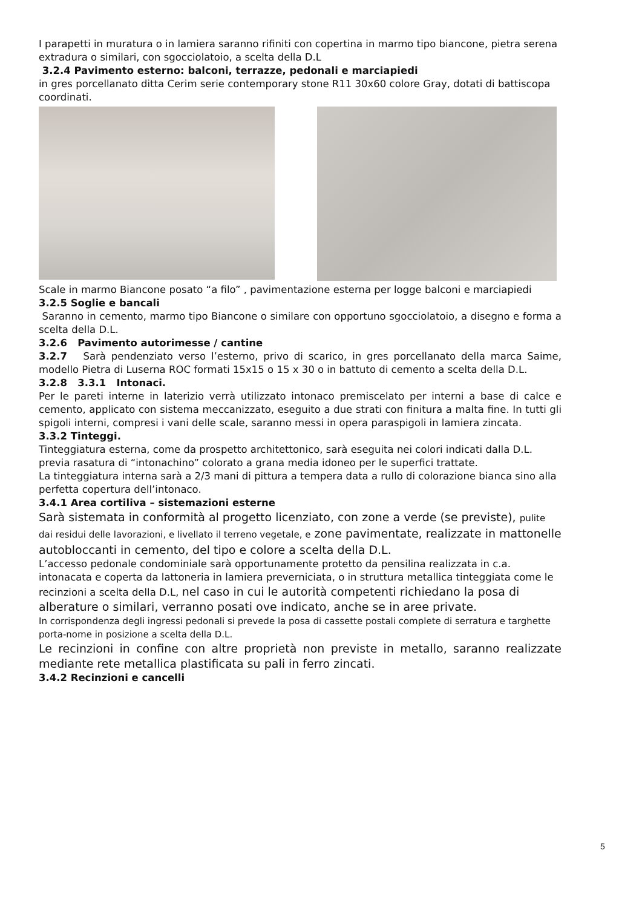I parapetti in muratura o in lamiera saranno rifiniti con copertina in marmo tipo biancone, pietra serena extradura o similari, con sgocciolatoio, a scelta della D.L
3.2.4 Pavimento esterno: balconi, terrazze, pedonali e marciapiedi
in gres porcellanato ditta Cerim serie contemporary stone R11 30x60 colore Gray, dotati di battiscopa coordinati.
Scale in marmo Biancone posato “a filo” , pavimentazione esterna per logge balconi e marciapiedi
3.2.5 Soglie e bancali
Saranno in cemento, marmo tipo Biancone o similare con opportuno sgocciolatoio, a disegno e forma a scelta della D.L.
3.2.6 Pavimento autorimesse / cantine
3.2.7 Sarà pendenziato verso l’esterno, privo di scarico, in gres porcellanato della marca Saime, modello Pietra di Luserna ROC formati 15x15 o 15 x 30 o in battuto di cemento a scelta della D.L.
3.2.8 3.3.1 Intonaci.
Per le pareti interne in laterizio verrà utilizzato intonaco premiscelato per interni a base di calce e cemento, applicato con sistema meccanizzato, eseguito a due strati con finitura a malta fine. In tutti gli spigoli interni, compresi i vani delle scale, saranno messi in opera paraspigoli in lamiera zincata.
3.3.2 Tinteggi.
Tinteggiatura esterna, come da prospetto architettonico, sarà eseguita nei colori indicati dalla D.L. previa rasatura di “intonachino” colorato a grana media idoneo per le superfici trattate.
La tinteggiatura interna sarà a 2/3 mani di pittura a tempera data a rullo di colorazione bianca sino alla perfetta copertura dell’intonaco.
3.4.1 Area cortiliva – sistemazioni esterne
Sarà sistemata in conformità al progetto licenziato, con zone a verde (se previste), pulite dai residui delle lavorazioni, e livellato il terreno vegetale, e zone pavimentate, realizzate in mattonelle autobloccanti in cemento, del tipo e colore a scelta della D.L.
L’accesso pedonale condominiale sarà opportunamente protetto da pensilina realizzata in c.a. intonacata e coperta da lattoneria in lamiera preverniciata, o in struttura metallica tinteggiata come le recinzioni a scelta della D.L, nel caso in cui le autorità competenti richiedano la posa di alberature o similari, verranno posati ove indicato, anche se in aree private.
In corrispondenza degli ingressi pedonali si prevede la posa di cassette postali complete di serratura e targhette porta-nome in posizione a scelta della D.L.
Le recinzioni in confine con altre proprietà non previste in metallo, saranno realizzate mediante rete metallica plastificata su pali in ferro zincati.
3.4.2 Recinzioni e cancelli
5